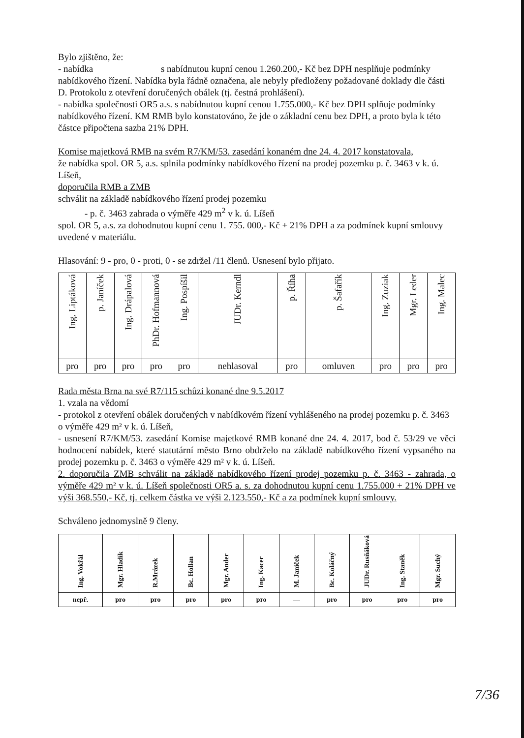Bylo zjištěno, že:
- nabídka s nabídnutou kupní cenou 1.260.200,- Kč bez DPH nesplňuje podmínky nabídkového řízení. Nabídka byla řádně označena, ale nebyly předloženy požadované doklady dle části D. Protokolu z otevření doručených obálek (tj. čestná prohlášení).
- nabídka společnosti OR5 a.s. s nabídnutou kupní cenou 1.755.000,- Kč bez DPH splňuje podmínky nabídkového řízení. KM RMB bylo konstatováno, že jde o základní cenu bez DPH, a proto byla k této částce připočtena sazba 21% DPH.
Komise majetková RMB na svém R7/KM/53. zasedání konaném dne 24. 4. 2017 konstatovala,
že nabídka spol. OR 5, a.s. splnila podmínky nabídkového řízení na prodej pozemku p. č. 3463 v k. ú. Líšeň,
doporučila RMB a ZMB
schválit na základě nabídkového řízení prodej pozemku
- p. č. 3463 zahrada o výměře 429 m<sup>2</sup> v k. ú. Líšeň
spol. OR 5, a.s. za dohodnutou kupní cenu 1. 755. 000,- Kč + 21% DPH a za podmínek kupní smlouvy uvedené v materiálu.
Hlasování: 9 - pro, 0 - proti, 0 - se zdržel /11 členů. Usnesení bylo přijato.
| Ing. Liptáková | p. Janíček | Ing. Drápalová | PhDr. Hofmannová | Ing. Pospíšil | JUDr. Kerndl | p. Říha | p. Šafařík | Ing. Zuziak | Mgr. Leder | Ing. Malec |
| --- | --- | --- | --- | --- | --- | --- | --- | --- | --- | --- |
| pro | pro | pro | pro | pro | nehlasoval | pro | omluven | pro | pro | pro |
Rada města Brna na své R7/115 schůzi konané dne 9.5.2017
1. vzala na vědomí
- protokol z otevření obálek doručených v nabídkovém řízení vyhlášeného na prodej pozemku p. č. 3463 o výměře 429 m² v k. ú. Líšeň,
- usnesení R7/KM/53. zasedání Komise majetkové RMB konané dne 24. 4. 2017, bod č. 53/29 ve věci hodnocení nabídek, které statutární město Brno obdrželo na základě nabídkového řízení vypsaného na prodej pozemku p. č. 3463 o výměře 429 m² v k. ú. Líšeň.
2. doporučila ZMB schválit na základě nabídkového řízení prodej pozemku p. č. 3463 - zahrada, o výměře 429 m² v k. ú. Líšeň společnosti OR5 a. s. za dohodnutou kupní cenu 1.755.000 + 21% DPH ve výši 368.550,- Kč, tj. celkem částka ve výši 2.123.550,- Kč a za podmínek kupní smlouvy.
Schváleno jednomyslně 9 členy.
| Ing. Vokřál | Mgr. Hladík | R.Mrázek | Bc. Hollan | Mgr. Ander | Ing. Kacer | M. Janíček | Bc. Koláčný | JUDr. Rusňáková | Ing. Staněk | Mgr. Suchý |
| --- | --- | --- | --- | --- | --- | --- | --- | --- | --- | --- |
| nepř. | pro | pro | pro | pro | pro | — | pro | pro | pro | pro |
7/36